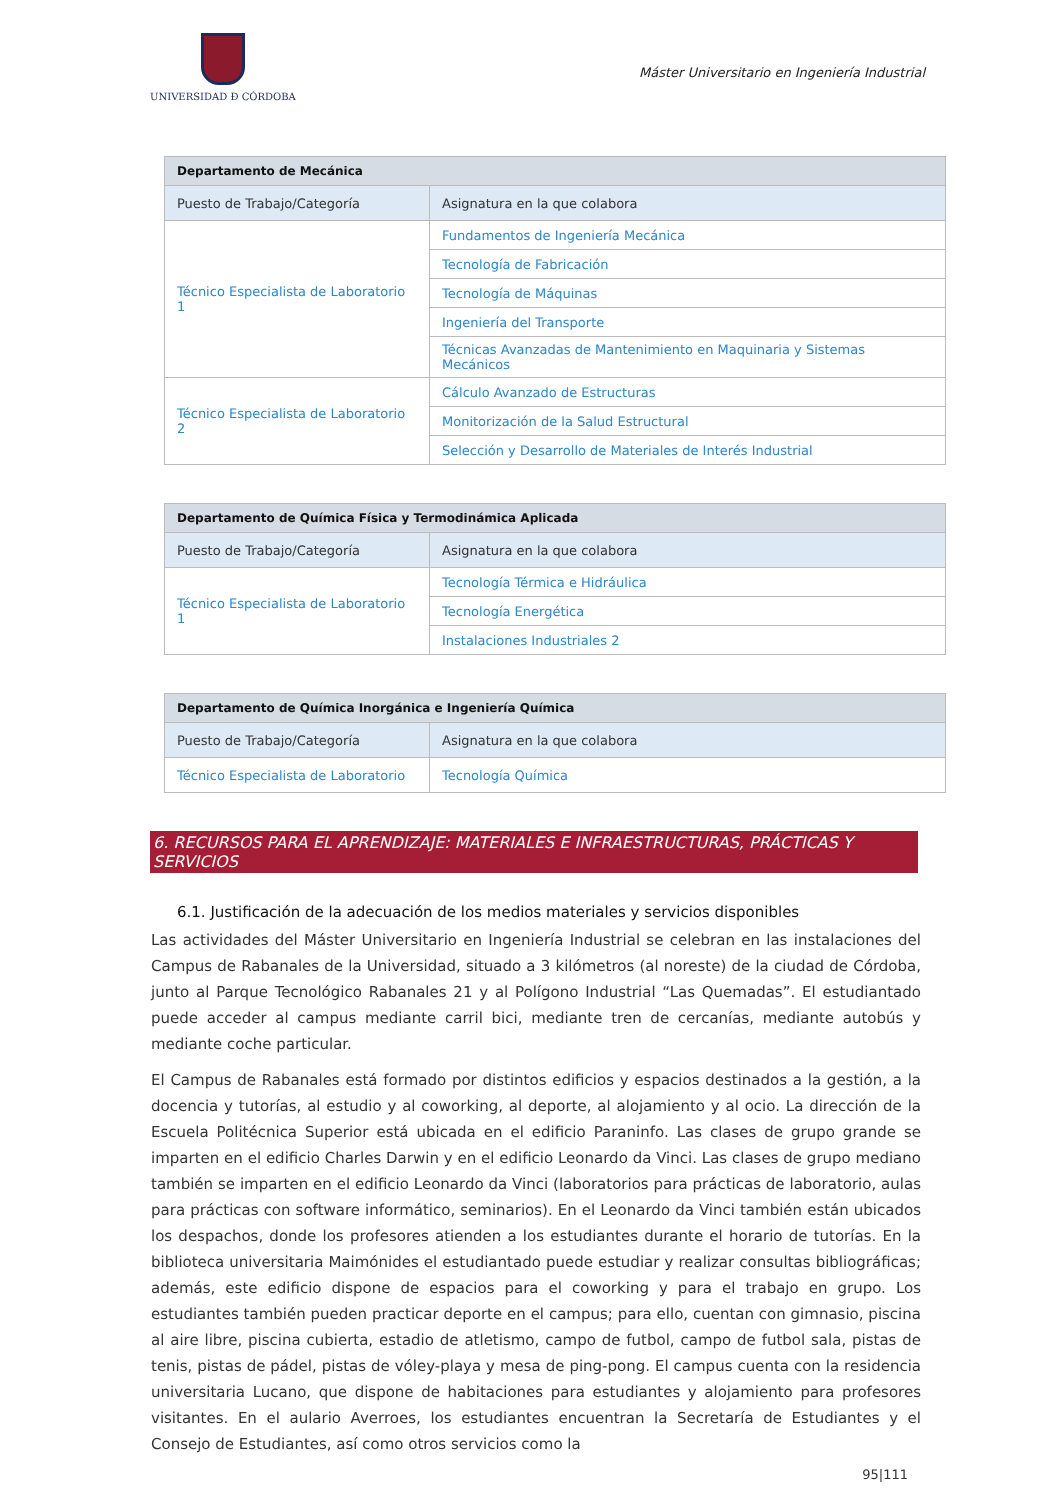UNIVERSIDAD Ð CÓRDOBA
Máster Universitario en Ingeniería Industrial
| Departamento de Mecánica | |
| Puesto de Trabajo/Categoría | Asignatura en la que colabora |
| Técnico Especialista de Laboratorio 1 | Fundamentos de Ingeniería Mecánica |
| | Tecnología de Fabricación |
| | Tecnología de Máquinas |
| | Ingeniería del Transporte |
| | Técnicas Avanzadas de Mantenimiento en Maquinaria y Sistemas Mecánicos |
| Técnico Especialista de Laboratorio 2 | Cálculo Avanzado de Estructuras |
| | Monitorización de la Salud Estructural |
| | Selección y Desarrollo de Materiales de Interés Industrial |
| Departamento de Química Física y Termodinámica Aplicada | |
| Puesto de Trabajo/Categoría | Asignatura en la que colabora |
| Técnico Especialista de Laboratorio 1 | Tecnología Térmica e Hidráulica |
| | Tecnología Energética |
| | Instalaciones Industriales 2 |
| Departamento de Química Inorgánica e Ingeniería Química | |
| Puesto de Trabajo/Categoría | Asignatura en la que colabora |
| Técnico Especialista de Laboratorio | Tecnología Química |
6. RECURSOS PARA EL APRENDIZAJE: MATERIALES E INFRAESTRUCTURAS, PRÁCTICAS Y SERVICIOS
6.1. Justificación de la adecuación de los medios materiales y servicios disponibles
Las actividades del Máster Universitario en Ingeniería Industrial se celebran en las instalaciones del Campus de Rabanales de la Universidad, situado a 3 kilómetros (al noreste) de la ciudad de Córdoba, junto al Parque Tecnológico Rabanales 21 y al Polígono Industrial “Las Quemadas”. El estudiantado puede acceder al campus mediante carril bici, mediante tren de cercanías, mediante autobús y mediante coche particular.
El Campus de Rabanales está formado por distintos edificios y espacios destinados a la gestión, a la docencia y tutorías, al estudio y al coworking, al deporte, al alojamiento y al ocio. La dirección de la Escuela Politécnica Superior está ubicada en el edificio Paraninfo. Las clases de grupo grande se imparten en el edificio Charles Darwin y en el edificio Leonardo da Vinci. Las clases de grupo mediano también se imparten en el edificio Leonardo da Vinci (laboratorios para prácticas de laboratorio, aulas para prácticas con software informático, seminarios). En el Leonardo da Vinci también están ubicados los despachos, donde los profesores atienden a los estudiantes durante el horario de tutorías. En la biblioteca universitaria Maimónides el estudiantado puede estudiar y realizar consultas bibliográficas; además, este edificio dispone de espacios para el coworking y para el trabajo en grupo. Los estudiantes también pueden practicar deporte en el campus; para ello, cuentan con gimnasio, piscina al aire libre, piscina cubierta, estadio de atletismo, campo de futbol, campo de futbol sala, pistas de tenis, pistas de pádel, pistas de vóley-playa y mesa de ping-pong. El campus cuenta con la residencia universitaria Lucano, que dispone de habitaciones para estudiantes y alojamiento para profesores visitantes. En el aulario Averroes, los estudiantes encuentran la Secretaría de Estudiantes y el Consejo de Estudiantes, así como otros servicios como la
95|111